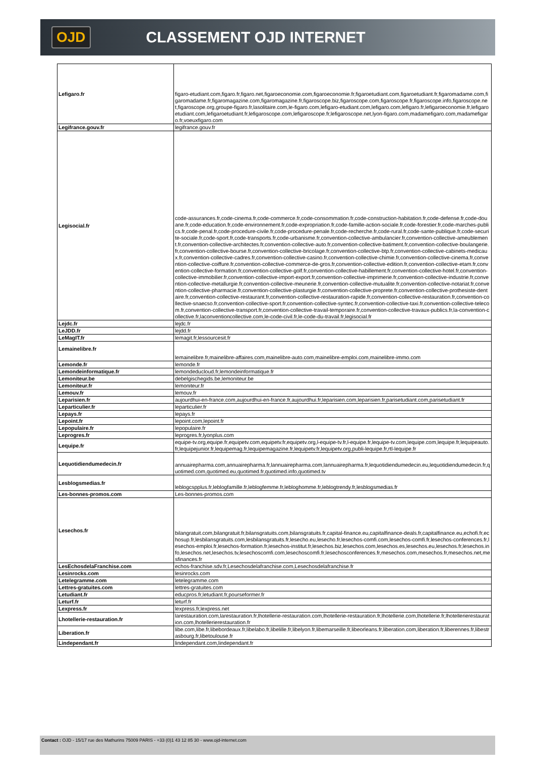OJD CLASSEMENT OJD INTERNET
| Lefigaro.fr | figaro-etudiant.com,figaro.fr,figaro.net,figaroeconomie.com,figaroeconomie.fr,figaroetudiant.com,figaroetudiant.fr,figaromadame.com,figaromadame.fr,figaromagazine.com,figaromagazine.fr,figaroscope.biz,figaroscope.com,figaroscope.fr,figaroscope.info,figaroscope.net,figaroscope.org,groupe-figaro.fr,lasolitaire.com,le-figaro.com,lefigaro-etudiant.com,lefigaro.com,lefigaro.fr,lefigaroeconomie.fr,lefigaroetudiant.com,lefigaroetudiant.fr,lefigaroscope.com,lefigaroscope.fr,lefigaroscope.net,lyon-figaro.com,madamefigaro.com,madamefigaro.fr,voeuxfigaro.com |
| Legifrance.gouv.fr | legifrance.gouv.fr |
| Legisocial.fr | code-assurances.fr,code-cinema.fr,code-commerce.fr,code-consommation.fr,code-construction-habitation.fr,code-defense.fr,code-douane.fr,code-education.fr,code-environnement.fr,code-expropriation.fr,code-famille-action-sociale.fr,code-forestier.fr,code-marches-publics.fr,code-penal.fr,code-procedure-civile.fr,code-procedure-penale.fr,code-recherche.fr,code-rural.fr,code-sante-publique.fr,code-securite-sociale.fr,code-sport.fr,code-transports.fr,code-urbanisme.fr,convention-collective-ambulancier.fr,convention-collective-ameublement.fr,convention-collective-architectes.fr,convention-collective-auto.fr,convention-collective-batiment.fr,convention-collective-boulangerie.fr,convention-collective-bourse.fr,convention-collective-bricolage.fr,convention-collective-btp.fr,convention-collective-cabinets-medicaux.fr,convention-collective-cadres.fr,convention-collective-casino.fr,convention-collective-chimie.fr,convention-collective-cinema.fr,convention-collective-coiffure.fr,convention-collective-commerce-de-gros.fr,convention-collective-edition.fr,convention-collective-etam.fr,convention-collective-formation.fr,convention-collective-golf.fr,convention-collective-habillement.fr,convention-collective-hotel.fr,convention-collective-immobilier.fr,convention-collective-import-export.fr,convention-collective-imprimerie.fr,convention-collective-industrie.fr,convention-collective-metallurgie.fr,convention-collective-meunerie.fr,convention-collective-mutualite.fr,convention-collective-notariat.fr,convention-collective-pharmacie.fr,convention-collective-plasturgie.fr,convention-collective-proprete.fr,convention-collective-prothesiste-dentaire.fr,convention-collective-restaurant.fr,convention-collective-restauration-rapide.fr,convention-collective-restauration.fr,convention-collective-snaecso.fr,convention-collective-sport.fr,convention-collective-syntec.fr,convention-collective-taxi.fr,convention-collective-telecom.fr,convention-collective-transport.fr,convention-collective-travail-temporaire.fr,convention-collective-travaux-publics.fr,la-convention-collective.fr,laconventioncollective.com,le-code-civil.fr,le-code-du-travail.fr,legisocial.fr |
| Lejdc.fr | lejdc.fr |
| LeJDD.fr | lejdd.fr |
| LeMagIT.fr | lemagit.fr,lessourcesit.fr |
| Lemainelibre.fr | lemainelibre.fr,mainelibre-affaires.com,mainelibre-auto.com,mainelibre-emploi.com,mainelibre-immo.com |
| Lemonde.fr | lemonde.fr |
| Lemondeinformatique.fr | lemondeducloud.fr,lemondeinformatique.fr |
| Lemoniteur.be | debelgischegids.be,lemoniteur.be |
| Lemoniteur.fr | lemoniteur.fr |
| Lemouv.fr | lemouv.fr |
| Leparisien.fr | aujourdhui-en-france.com,aujourdhui-en-france.fr,aujourdhui.fr,leparisien.com,leparisien.fr,parisetudiant.com,parisetudiant.fr |
| Leparticulier.fr | leparticulier.fr |
| Lepays.fr | lepays.fr |
| Lepoint.fr | lepoint.com,lepoint.fr |
| Lepopulaire.fr | lepopulaire.fr |
| Leprogres.fr | leprogres.fr,lyonplus.com |
| Lequipe.fr | equipe-tv.org,equipe.fr,equipetv.com,equipetv.fr,equipetv.org,l-equipe-tv.fr,l-equipe.fr,lequipe-tv.com,lequipe.com,lequipe.fr,lequipeauto.fr,lequipejunior.fr,lequipemag.fr,lequipemagazine.fr,lequipetv.fr,lequipetv.org,publi-lequipe.fr,rtl-lequipe.fr |
| Lequotidiendumedecin.fr | annuairepharma.com,annuairepharma.fr,lannuairepharma.com,lannuairepharma.fr,lequotidiendumedecin.eu,lequotidiendumedecin.fr,quotimed.com,quotimed.eu,quotimed.fr,quotimed.info,quotimed.tv |
| Lesblogsmedias.fr | leblogcspplus.fr,leblogfamille.fr,leblogfemme.fr,lebloghomme.fr,leblogtrendy.fr,lesblogsmedias.fr |
| Les-bonnes-promos.com | Les-bonnes-promos.com |
| Lesechos.fr | bilangratuit.com,bilangratuit.fr,bilansgratuits.com,bilansgratuits.fr,capital-finance.eu,capitalfinance-deals.fr,capitalfinance.eu,echofi.fr,echosup.fr,lesbilansgratuits.com,lesbilansgratuits.fr,lesecho.eu,lesecho.fr,lesechos-comfi.com,lesechos-comfi.fr,lesechos-conferences.fr,lesechos-emploi.fr,lesechos-formation.fr,lesechos-institut.fr,lesechos.biz,lesechos.com,lesechos.es,lesechos.eu,lesechos.fr,lesechos.info,lesechos.net,lesechos.tv,lesechoscomfi.com,lesechoscomfi.fr,lesechosconferences.fr,mesechos.com,mesechos.fr,mesechos.net,mesfinances.fr |
| LesEchosdelaFranchise.com | echos-franchise.sdv.fr,Lesechosdelafranchise.com,Lesechosdelafranchise.fr |
| Lesinrocks.com | lesinrocks.com |
| Letelegramme.com | letelegramme.com |
| Lettres-gratuites.com | lettres-gratuites.com |
| Letudiant.fr | educpros.fr,letudiant.fr,pourseformer.fr |
| Leturf.fr | leturf.fr |
| Lexpress.fr | lexpress.fr,lexpress.net |
| Lhotellerie-restauration.fr | larestauration.com,larestauration.fr,lhotellerie-restauration.com,lhotellerie-restauration.fr,lhotellerie.com,lhotellerie.fr,lhotellerierestauration.com,lhotellerierestauration.fr |
| Liberation.fr | libe.com,libe.fr,libebordeaux.fr,libelabo.fr,libelille.fr,libelyon.fr,libemarseille.fr,libeorleans.fr,liberation.com,liberation.fr,liberennes.fr,libestrasbourg.fr,libetoulouse.fr |
| Lindependant.fr | lindependant.com,lindependant.fr |
Contact : OJD - 15/17 rue des Mathurins 75009 PARIS - +33 (0)1 43 12 85 30 - www.ojd-internet.com